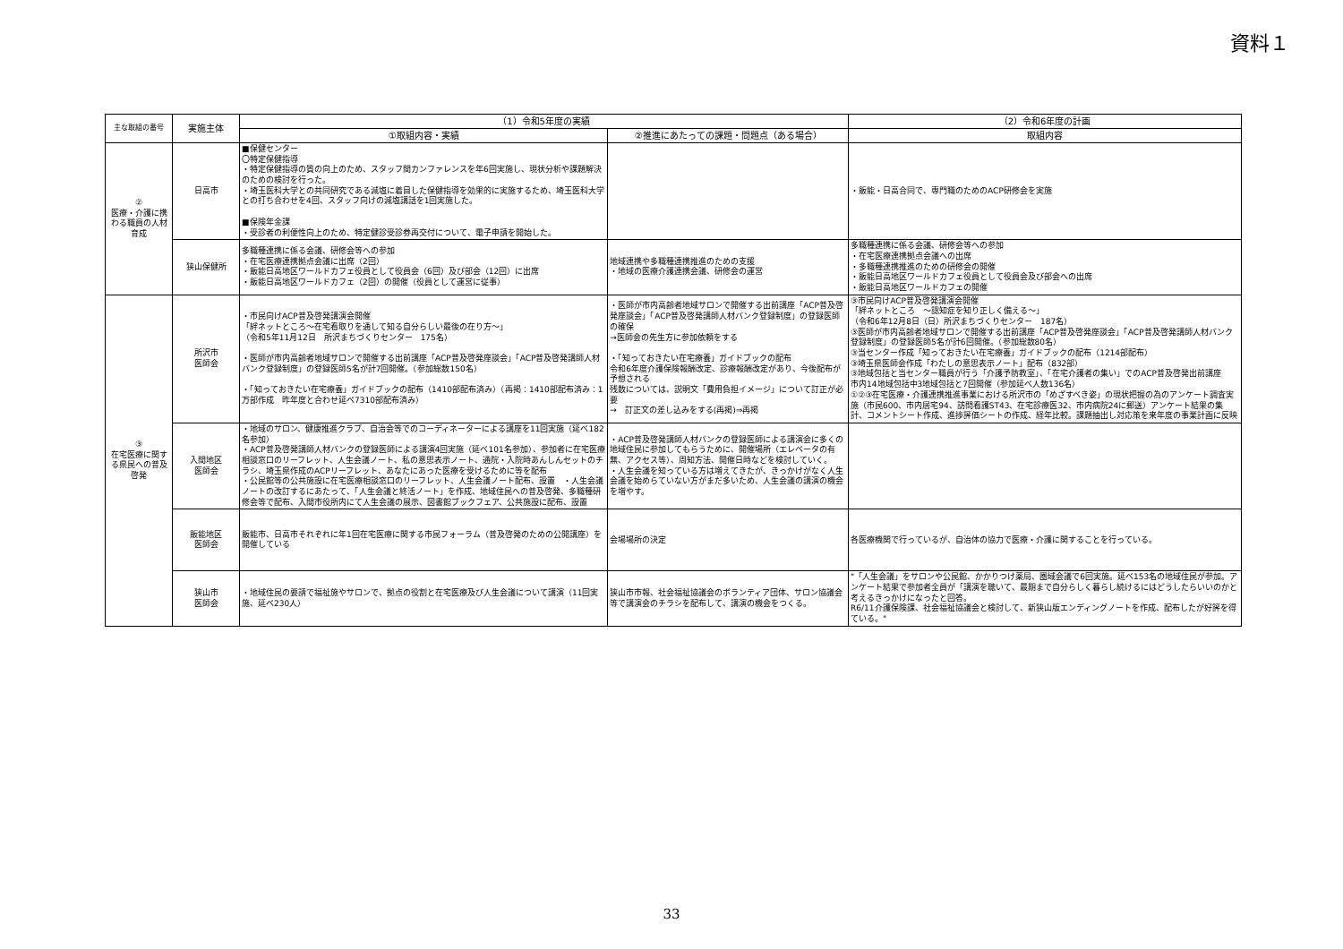資料１
| 主な取組の番号 | 実施主体 | （1）令和5年度の実績 | | （2）令和6年度の計画 |
| --- | --- | --- | --- | --- |
| | | ①取組内容・実績 | ②推進にあたっての課題・問題点（ある場合） | 取組内容 |
| ② 医療・介護に携わる職員の人材育成 | 日高市 | ■保健センター 〇特定保健指導 ・特定保健指導の質の向上のため、スタッフ間カンファレンスを年6回実施し、現状分析や課題解決のための検討を行った。 ・埼玉医科大学との共同研究である減塩に着目した保健指導を効果的に実施するため、埼玉医科大学との打ち合わせを4回、スタッフ向けの減塩講話を1回実施した。 ■保険年金課 ・受診者の利便性向上のため、特定健診受診券再交付について、電子申請を開始した。 | | ・飯能・日高合同で、専門職のためのACP研修会を実施 |
| | 狭山保健所 | 多職種連携に係る会議、研修会等への参加 ・在宅医療連携拠点会議に出席（2回） ・飯能日高地区ワールドカフェ役員として役員会（6回）及び部会（12回）に出席 ・飯能日高地区ワールドカフェ（2回）の開催（役員として運営に従事） | 地域連携や多職種連携推進のための支援 ・地域の医療介護連携会議、研修会の運営 | 多職種連携に係る会議、研修会等への参加 ・在宅医療連携拠点会議への出席 ・多職種連携推進のための研修会の開催 ・飯能日高地区ワールドカフェ役員として役員会及び部会への出席 ・飯能日高地区ワールドカフェの開催 |
| ③ 在宅医療に関する県民への普及啓発 | 所沢市 医師会 | ・市民向けACP普及啓発講演会開催 「絆ネットところ～在宅看取りを通して知る自分らしい最後の在り方～」 （令和5年11月12日 所沢まちづくりセンター 175名） ・医師が市内高齢者地域サロンで開催する出前講座「ACP普及啓発座談会」「ACP普及啓発講師人材バンク登録制度」の登録医師5名が計7回開催。（参加総数150名） ・「知っておきたい在宅療養」ガイドブックの配布（1410部配布済み）（再掲：1410部配布済み：1万部作成 昨年度と合わせ延べ7310部配布済み） | ・医師が市内高齢者地域サロンで開催する出前講座「ACP普及啓発座談会」「ACP普及啓発講師人材バンク登録制度」の登録医師の確保 →医師会の先生方に参加依頼をする ・「知っておきたい在宅療養」ガイドブックの配布 令和6年度介護保険報酬改定、診療報酬改定があり、今後配布が予想される 残数については、説明文「費用負担イメージ」について訂正が必要 → 訂正文の差し込みをする(再掲)⇒再掲 | ③市民向けACP普及啓発講演会開催 「絆ネットところ ～認知症を知り正しく備える～」 （令和6年12月8日（日）所沢まちづくりセンター 187名） ③医師が市内高齢者地域サロンで開催する出前講座「ACP普及啓発座談会」「ACP普及啓発講師人材バンク登録制度」の登録医師5名が計6回開催。（参加総数80名） ③当センター作成「知っておきたい在宅療養」ガイドブックの配布（1214部配布） ③埼玉県医師会作成「わたしの意思表示ノート」配布（832部） ③地域包括と当センター職員が行う「介護予防教室」、「在宅介護者の集い」でのACP普及啓発出前講座 市内14地域包括中3地域包括と7回開催（参加延べ人数136名） ①②③在宅医療・介護連携推進事業における所沢市の「めざすべき姿」の現状把握の為のアンケート調査実施（市民600、市内居宅94、訪問看護ST43、在宅診療医32、市内病院24に郵送）アンケート結果の集計、コメントシート作成、進捗評価シートの作成、経年比較。課題抽出し対応策を来年度の事業計画に反映 |
| | 入間地区 医師会 | ・地域のサロン、健康推進クラブ、自治会等でのコーディネーターによる講座を11回実施（延べ182名参加） ・ACP普及啓発講師人材バンクの登録医師による講演4回実施（延べ101名参加）、参加者に在宅医療相談窓口のリーフレット、人生会議ノート、私の意思表示ノート、通院・入院時あんしんセットのチラシ、埼玉県作成のACPリーフレット、あなたにあった医療を受けるために等を配布 ・公民館等の公共施設に在宅医療相談窓口のリーフレット、人生会議ノート配布、設置 ・人生会議ノートの改訂するにあたって、「人生会議と終活ノート」を作成、地域住民への普及啓発、多職種研修会等で配布、入間市役所内にて人生会議の展示、図書館ブックフェア、公共施設に配布、設置 | ・ACP普及啓発講師人材バンクの登録医師による講演会に多くの地域住民に参加してもらうために、開催場所（エレベータの有無、アクセス等）、周知方法、開催日時などを検討していく。 ・人生会議を知っている方は増えてきたが、きっかけがなく人生会議を始めらていない方がまだ多いため、人生会議の講演の機会を増やす。 | |
| | 飯能地区 医師会 | 飯能市、日高市それぞれに年1回在宅医療に関する市民フォーラム（普及啓発のための公開講座）を開催している | 会場場所の決定 | 各医療機関で行っているが、自治体の協力で医療・介護に関することを行っている。 |
| | 狭山市 医師会 | ・地域住民の要請で福祉施やサロンで、拠点の役割と在宅医療及び人生会議について講演（11回実施、延べ230人） | 狭山市市報、社会福祉協議会のボランティア団体、サロン協議会等で講演会のチラシを配布して、講演の機会をつくる。 | "「人生会議」をサロンや公民館、かかりつけ薬局、圏域会議で6回実施。延べ153名の地域住民が参加。アンケート結果で参加者全員が「講演を聴いて、最期まで自分らしく暮らし続けるにはどうしたらいいのかと考えるきっかけになったと回答。 R6/11介護保険課、社会福祉協議会と検討して、新狭山版エンディングノートを作成、配布したが好評を得ている。" |
33